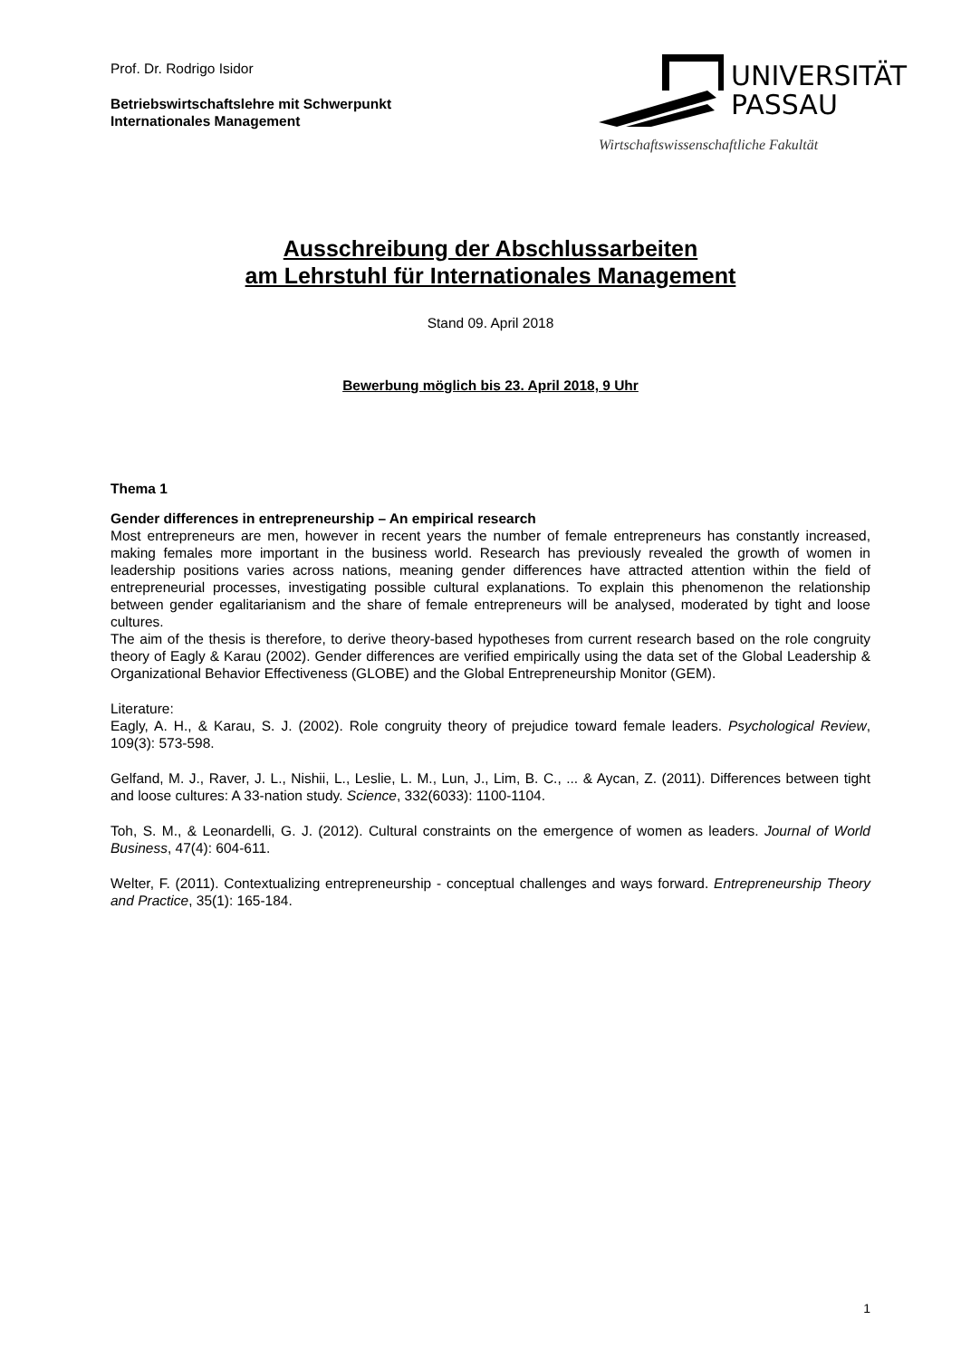Prof. Dr. Rodrigo Isidor
Betriebswirtschaftslehre mit Schwerpunkt
Internationales Management
UNIVERSITÄT
PASSAU
Wirtschaftswissenschaftliche Fakultät
Ausschreibung der Abschlussarbeiten
am Lehrstuhl für Internationales Management
Stand 09. April 2018
Bewerbung möglich bis 23. April 2018, 9 Uhr
Thema 1
Gender differences in entrepreneurship – An empirical research
Most entrepreneurs are men, however in recent years the number of female entrepreneurs has constantly increased, making females more important in the business world. Research has previously revealed the growth of women in leadership positions varies across nations, meaning gender differences have attracted attention within the field of entrepreneurial processes, investigating possible cultural explanations. To explain this phenomenon the relationship between gender egalitarianism and the share of female entrepreneurs will be analysed, moderated by tight and loose cultures.
The aim of the thesis is therefore, to derive theory-based hypotheses from current research based on the role congruity theory of Eagly & Karau (2002). Gender differences are verified empirically using the data set of the Global Leadership & Organizational Behavior Effectiveness (GLOBE) and the Global Entrepreneurship Monitor (GEM).
Literature:
Eagly, A. H., & Karau, S. J. (2002). Role congruity theory of prejudice toward female leaders. Psychological Review, 109(3): 573-598.
Gelfand, M. J., Raver, J. L., Nishii, L., Leslie, L. M., Lun, J., Lim, B. C., ... & Aycan, Z. (2011). Differences between tight and loose cultures: A 33-nation study. Science, 332(6033): 1100-1104.
Toh, S. M., & Leonardelli, G. J. (2012). Cultural constraints on the emergence of women as leaders. Journal of World Business, 47(4): 604-611.
Welter, F. (2011). Contextualizing entrepreneurship - conceptual challenges and ways forward. Entrepreneurship Theory and Practice, 35(1): 165-184.
1